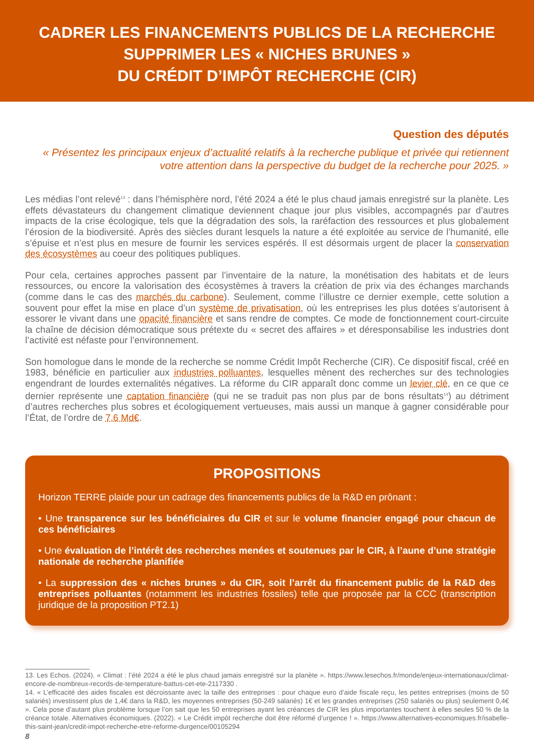CADRER LES FINANCEMENTS PUBLICS DE LA RECHERCHE
SUPPRIMER LES « NICHES BRUNES »
DU CRÉDIT D’IMPÔT RECHERCHE (CIR)
Question des députés
« Présentez les principaux enjeux d’actualité relatifs à la recherche publique et privée qui retiennent votre attention dans la perspective du budget de la recherche pour 2025. »
Les médias l’ont relevé<sup>13</sup> : dans l’hémisphère nord, l’été 2024 a été le plus chaud jamais enregistré sur la planète. Les effets dévastateurs du changement climatique deviennent chaque jour plus visibles, accompagnés par d’autres impacts de la crise écologique, tels que la dégradation des sols, la raréfaction des ressources et plus globalement l’érosion de la biodiversité. Après des siècles durant lesquels la nature a été exploitée au service de l’humanité, elle s’épuise et n’est plus en mesure de fournir les services espérés. Il est désormais urgent de placer la conservation des écosystèmes au coeur des politiques publiques.
Pour cela, certaines approches passent par l’inventaire de la nature, la monétisation des habitats et de leurs ressources, ou encore la valorisation des écosystèmes à travers la création de prix via des échanges marchands (comme dans le cas des marchés du carbone). Seulement, comme l’illustre ce dernier exemple, cette solution a souvent pour effet la mise en place d’un système de privatisation, où les entreprises les plus dotées s’autorisent à essorer le vivant dans une opacité financière et sans rendre de comptes. Ce mode de fonctionnement court-circuite la chaîne de décision démocratique sous prétexte du « secret des affaires » et déresponsabilise les industries dont l’activité est néfaste pour l’environnement.
Son homologue dans le monde de la recherche se nomme Crédit Impôt Recherche (CIR). Ce dispositif fiscal, créé en 1983, bénéficie en particulier aux industries polluantes, lesquelles mènent des recherches sur des technologies engendrant de lourdes externalités négatives. La réforme du CIR apparaît donc comme un levier clé, en ce que ce dernier représente une captation financière (qui ne se traduit pas non plus par de bons résultats<sup>14</sup>) au détriment d’autres recherches plus sobres et écologiquement vertueuses, mais aussi un manque à gagner considérable pour l’État, de l’ordre de 7,6 Md€.
PROPOSITIONS
Horizon TERRE plaide pour un cadrage des financements publics de la R&D en prônant :
• Une transparence sur les bénéficiaires du CIR et sur le volume financier engagé pour chacun de ces bénéficiaires
• Une évaluation de l’intérêt des recherches menées et soutenues par le CIR, à l’aune d’une stratégie nationale de recherche planifiée
• La suppression des « niches brunes » du CIR, soit l’arrêt du financement public de la R&D des entreprises polluantes (notamment les industries fossiles) telle que proposée par la CCC (transcription juridique de la proposition PT2.1)
13. Les Echos. (2024). « Climat : l’été 2024 a été le plus chaud jamais enregistré sur la planète ». https://www.lesechos.fr/monde/enjeux-internationaux/climat-encore-de-nombreux-records-de-temperature-battus-cet-ete-2117330 .
14. « L’efficacité des aides fiscales est décroissante avec la taille des entreprises : pour chaque euro d’aide fiscale reçu, les petites entreprises (moins de 50 salariés) investissent plus de 1,4€ dans la R&D, les moyennes entreprises (50-249 salariés) 1€ et les grandes entreprises (250 salariés ou plus) seulement 0,4€ ». Cela pose d’autant plus problème lorsque l’on sait que les 50 entreprises ayant les créances de CIR les plus importantes touchent à elles seules 50 % de la créance totale. Alternatives économiques. (2022). « Le Crédit impôt recherche doit être réformé d’urgence ! ». https://www.alternatives-economiques.fr/isabelle-this-saint-jean/credit-impot-recherche-etre-reforme-durgence/00105294
8